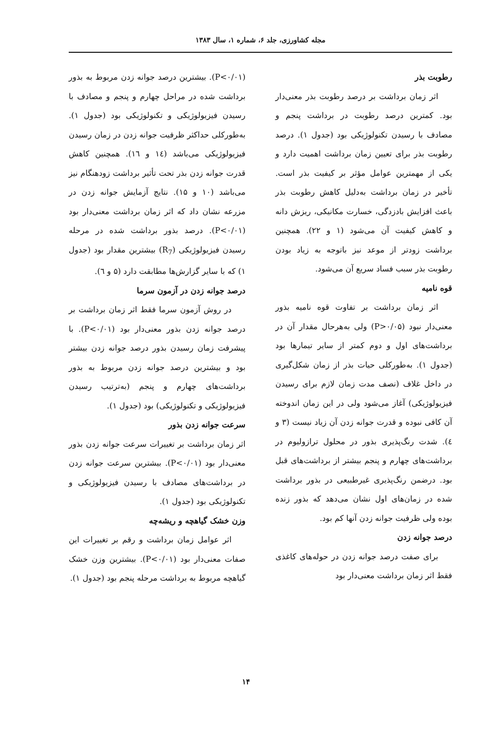مجله کشاورزی، جلد ۶، شماره ۱، سال ۱۳۸۳
رطوبت بذر
اثر زمان برداشت بر درصد رطوبت بذر معنی‌دار بود. کمترین درصد رطوبت در برداشت پنجم و مصادف با رسیدن تکنولوژیکی بود (جدول ۱). درصد رطوبت بذر برای تعیین زمان برداشت اهمیت دارد و یکی از مهمترین عوامل مؤثر بر کیفیت بذر است. تأخیر در زمان برداشت به‌دلیل کاهش رطوبت بذر باعث افزایش بادزدگی، خسارت مکانیکی، ریزش دانه و کاهش کیفیت آن می‌شود (۱ و ۲۲). همچنین برداشت زودتر از موعد نیز باتوجه به زیاد بودن رطوبت بذر سبب فساد سریع آن می‌شود.
قوه نامیه
اثر زمان برداشت بر تفاوت قوه نامیه بذور معنی‌دار نبود (P>۰/۰۵) ولی به‌هرحال مقدار آن در برداشت‌های اول و دوم کمتر از سایر تیمارها بود (جدول ۱). به‌طورکلی حیات بذر از زمان شکل‌گیری در داخل غلاف (نصف مدت زمان لازم برای رسیدن فیزیولوژیکی) آغاز می‌شود ولی در این زمان اندوخته آن کافی نبوده و قدرت جوانه زدن آن زیاد نیست (۳ و ٤). شدت رنگ‌پذیری بذور در محلول ترازولیوم در برداشت‌های چهارم و پنجم بیشتر از برداشت‌های قبل بود. درضمن رنگ‌پذیری غیرطبیعی در بذور برداشت شده در زمان‌های اول نشان می‌دهد که بذور زنده بوده ولی ظرفیت جوانه زدن آنها کم بود.
درصد جوانه زدن
برای صفت درصد جوانه زدن در حوله‌های کاغذی فقط اثر زمان برداشت معنی‌دار بود
(P<۰/۰۱). بیشترین درصد جوانه زدن مربوط به بذور برداشت شده در مراحل چهارم و پنجم و مصادف با رسیدن فیزیولوژیکی و تکنولوژیکی بود (جدول ۱). به‌طورکلی حداکثر ظرفیت جوانه زدن در زمان رسیدن فیزیولوژیکی می‌باشد (١٤ و ١٦). همچنین کاهش قدرت جوانه زدن بذر تحت تأثیر برداشت زودهنگام نیز می‌باشد (۱۰ و ۱۵). نتایج آزمایش جوانه زدن در مزرعه نشان داد که اثر زمان برداشت معنی‌دار بود (P<۰/۰۱). درصد بذور برداشت شده در مرحله رسیدن فیزیولوژیکی (R<sub>7</sub>) بیشترین مقدار بود (جدول ۱) که با سایر گزارش‌ها مطابقت دارد (۵ و ٦).
درصد جوانه زدن در آزمون سرما
در روش آزمون سرما فقط اثر زمان برداشت بر درصد جوانه زدن بذور معنی‌دار بود (P<۰/۰۱). با پیشرفت زمان رسیدن بذور درصد جوانه زدن بیشتر بود و بیشترین درصد جوانه زدن مربوط به بذور برداشت‌های چهارم و پنجم (به‌ترتیب رسیدن فیزیولوژیکی و تکنولوژیکی) بود (جدول ۱).
سرعت جوانه زدن بذور
اثر زمان برداشت بر تغییرات سرعت جوانه زدن بذور معنی‌دار بود (P<۰/۰۱). بیشترین سرعت جوانه زدن در برداشت‌های مصادف با رسیدن فیزیولوژیکی و تکنولوژیکی بود (جدول ۱).
وزن خشک گیاهچه و ریشه‌چه
اثر عوامل زمان برداشت و رقم بر تغییرات این صفات معنی‌دار بود (P<۰/۰۱). بیشترین وزن خشک گیاهچه مربوط به برداشت مرحله پنجم بود (جدول ۱).
۱۴